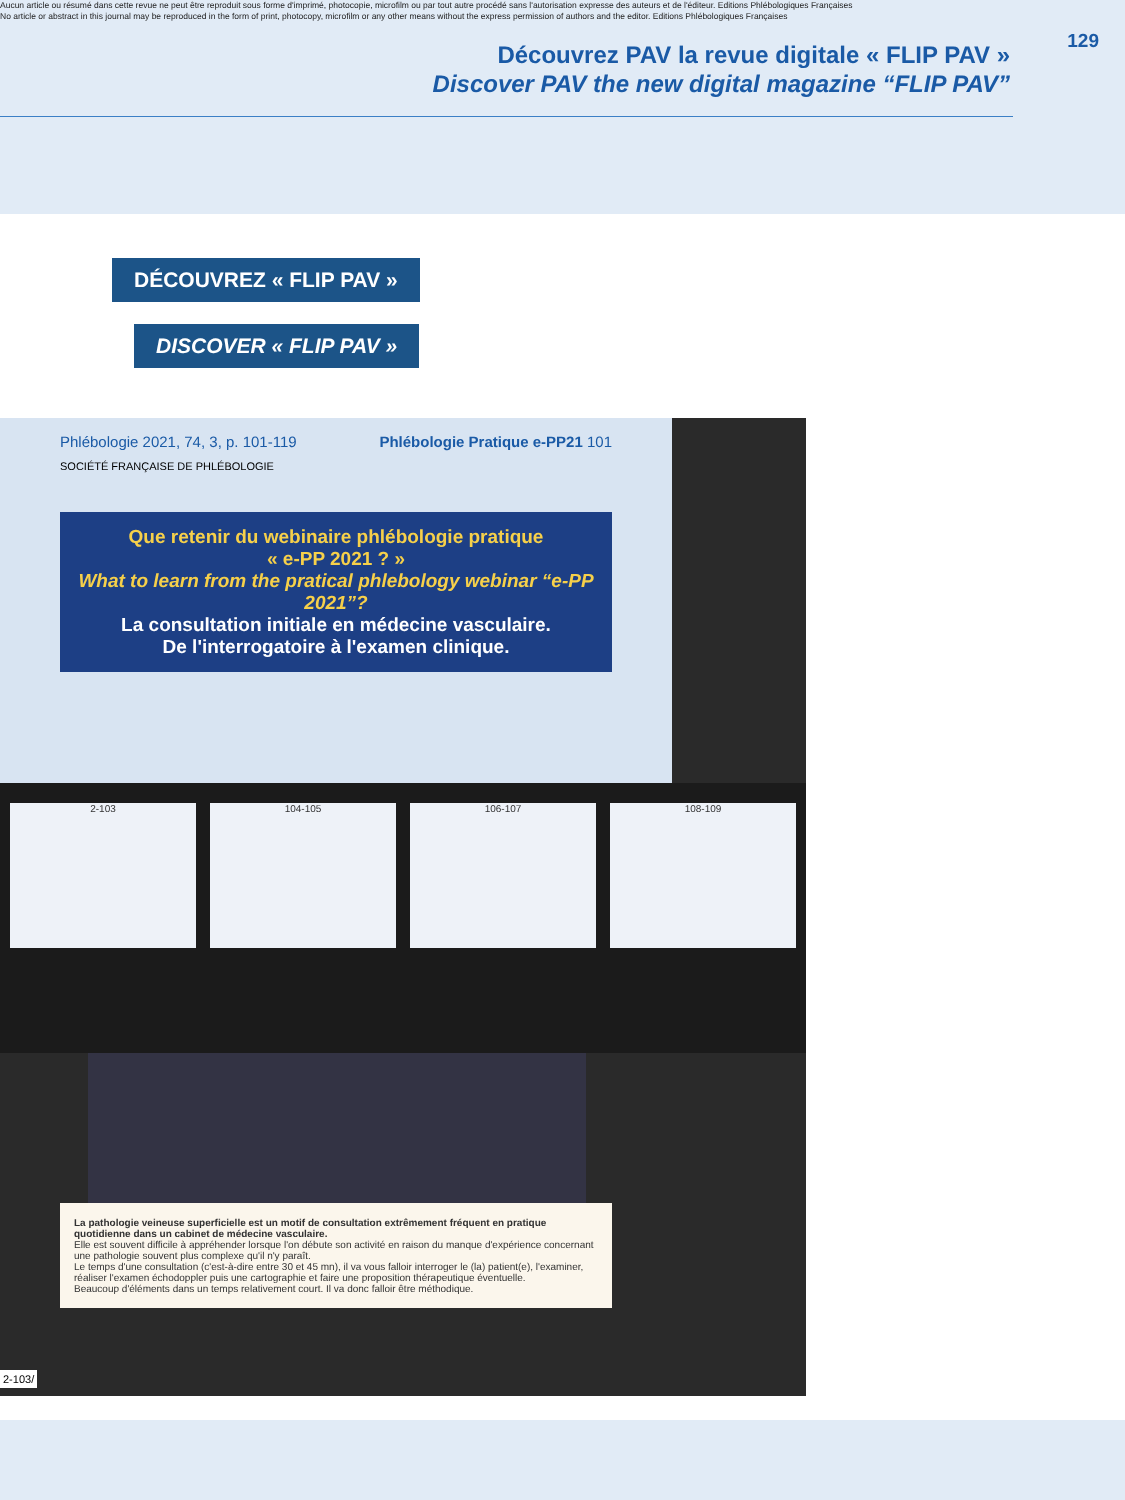Aucun article ou résumé dans cette revue ne peut être reproduit sous forme d'imprimé, photocopie, microfilm ou par tout autre procédé sans l'autorisation expresse des auteurs et de l'éditeur. Editions Phlébologiques Françaises
No article or abstract in this journal may be reproduced in the form of print, photocopy, microfilm or any other means without the express permission of authors and the editor. Editions Phlébologiques Françaises
129
Découvrez PAV la revue digitale « FLIP PAV »
Discover PAV the new digital magazine “FLIP PAV”
DÉCOUVREZ « FLIP PAV »
DISCOVER « FLIP PAV »
Phlébologie 2021, 74, 3, p. 101-119 Phlébologie Pratique e-PP21 101
SOCIÉTÉ FRANÇAISE DE PHLÉBOLOGIE
Que retenir du webinaire phlébologie pratique
« e-PP 2021 ? »
What to learn from the pratical phlebology webinar “e-PP 2021”?
La consultation initiale en médecine vasculaire.
De l'interrogatoire à l'examen clinique.
2-103 104-105 106-107 108-109
La pathologie veineuse superficielle est un motif de consultation extrêmement fréquent en pratique quotidienne dans un cabinet de médecine vasculaire.
Elle est souvent difficile à appréhender lorsque l'on débute son activité en raison du manque d'expérience concernant une pathologie souvent plus complexe qu'il n'y paraît.
Le temps d'une consultation (c'est-à-dire entre 30 et 45 mn), il va vous falloir interroger le (la) patient(e), l'examiner, réaliser l'examen échodoppler puis une cartographie et faire une proposition thérapeutique éventuelle.
Beaucoup d'éléments dans un temps relativement court. Il va donc falloir être méthodique.
2-103/